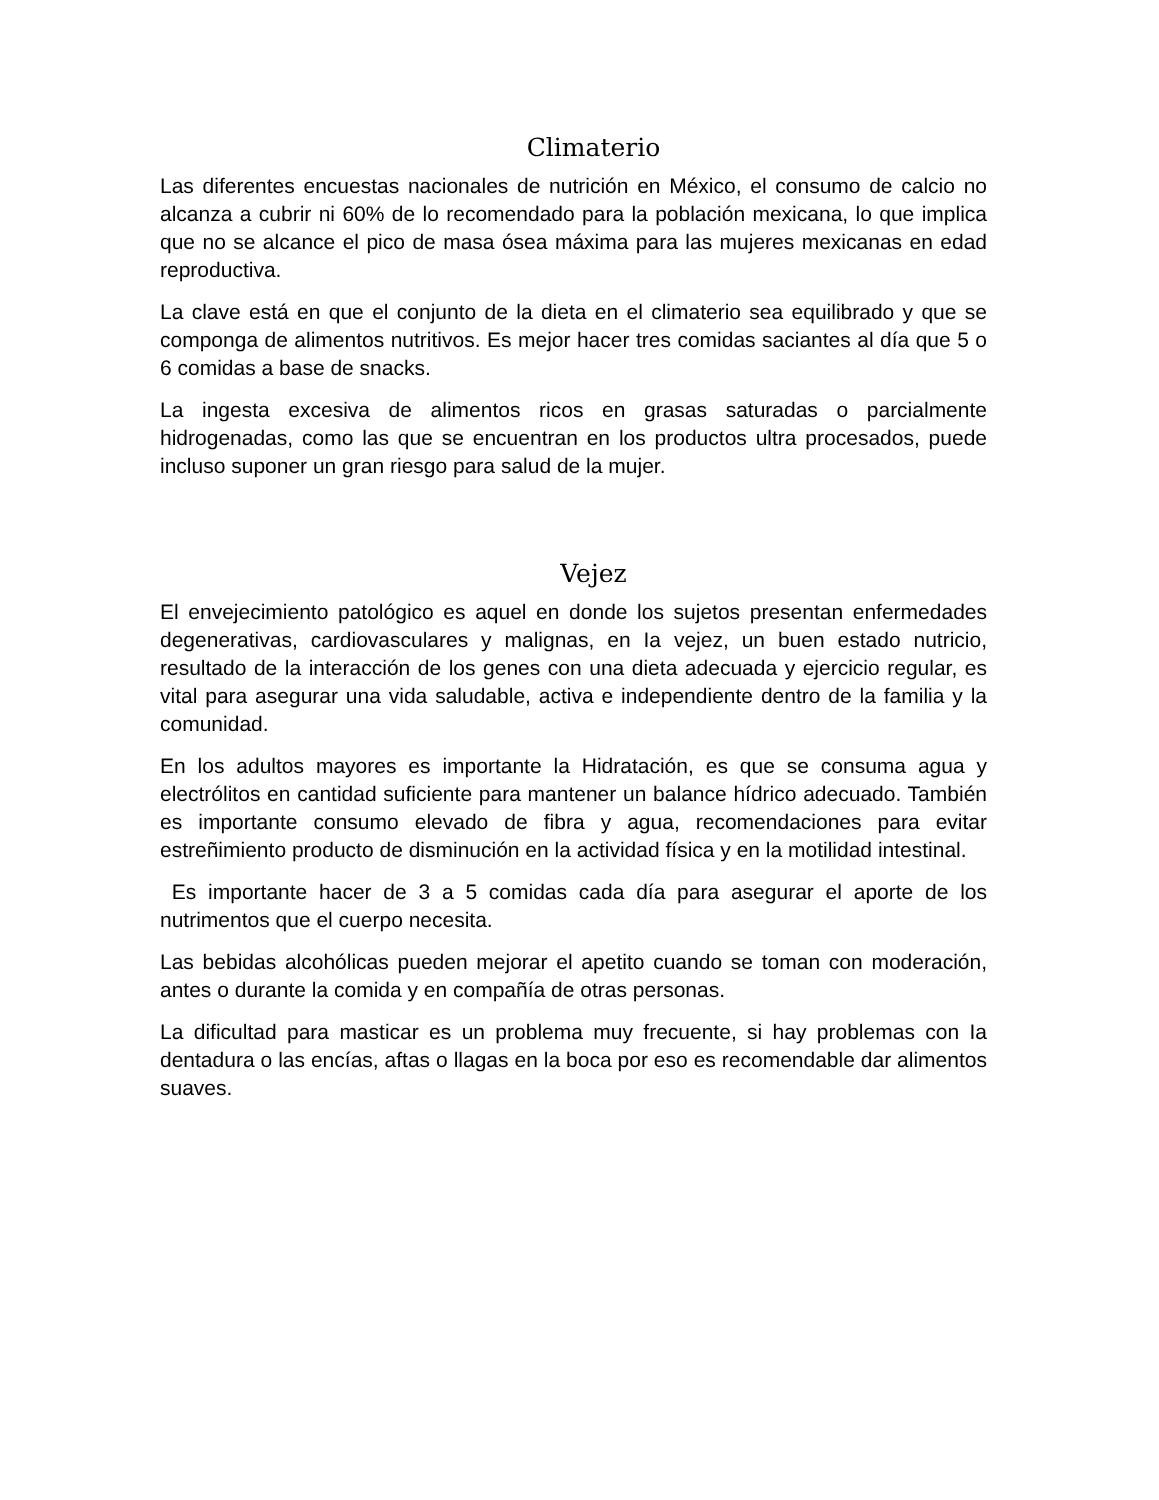Climaterio
Las diferentes encuestas nacionales de nutrición en México, el consumo de calcio no alcanza a cubrir ni 60% de lo recomendado para la población mexicana, lo que implica que no se alcance el pico de masa ósea máxima para las mujeres mexicanas en edad reproductiva.
La clave está en que el conjunto de la dieta en el climaterio sea equilibrado y que se componga de alimentos nutritivos. Es mejor hacer tres comidas saciantes al día que 5 o 6 comidas a base de snacks.
La ingesta excesiva de alimentos ricos en grasas saturadas o parcialmente hidrogenadas, como las que se encuentran en los productos ultra procesados, puede incluso suponer un gran riesgo para salud de la mujer.
Vejez
El envejecimiento patológico es aquel en donde los sujetos presentan enfermedades degenerativas, cardiovasculares y malignas, en Ia vejez, un buen estado nutricio, resultado de la interacción de los genes con una dieta adecuada y ejercicio regular, es vital para asegurar una vida saludable, activa e independiente dentro de la familia y la comunidad.
En los adultos mayores es importante la Hidratación, es que se consuma agua y electrólitos en cantidad suficiente para mantener un balance hídrico adecuado. También es importante consumo elevado de fibra y agua, recomendaciones para evitar estreñimiento producto de disminución en la actividad física y en la motilidad intestinal.
Es importante hacer de 3 a 5 comidas cada día para asegurar el aporte de los nutrimentos que el cuerpo necesita.
Las bebidas alcohólicas pueden mejorar el apetito cuando se toman con moderación, antes o durante la comida y en compañía de otras personas.
La dificultad para masticar es un problema muy frecuente, si hay problemas con Ia dentadura o las encías, aftas o llagas en la boca por eso es recomendable dar alimentos suaves.